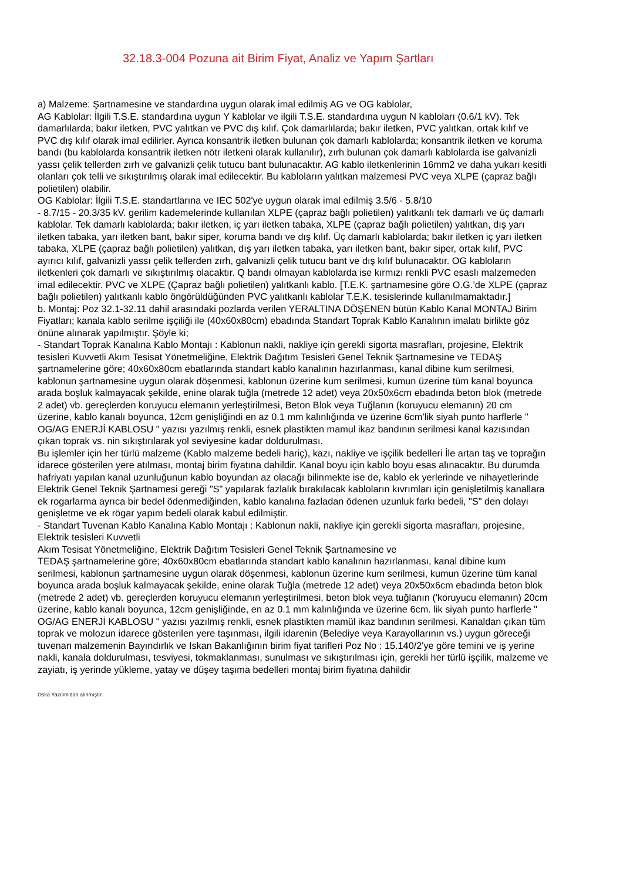32.18.3-004 Pozuna ait Birim Fiyat, Analiz ve Yapım Şartları
a) Malzeme: Şartnamesine ve standardına uygun olarak imal edilmiş AG ve OG kablolar,
AG Kablolar: İlgili T.S.E. standardına uygun Y kablolar ve ilgili T.S.E. standardına uygun N kabloları (0.6/1 kV). Tek damarlılarda; bakır iletken, PVC yalıtkan ve PVC dış kılıf. Çok damarlılarda; bakır iletken, PVC yalıtkan, ortak kılıf ve PVC dış kılıf olarak imal edilirler. Ayrıca konsantrik iletken bulunan çok damarlı kablolarda; konsantrik iletken ve koruma bandı (bu kablolarda konsantrik iletken nötr iletkeni olarak kullanılır), zırh bulunan çok damarlı kablolarda ise galvanizli yassı çelik tellerden zırh ve galvanizli çelik tutucu bant bulunacaktır. AG kablo iletkenlerinin 16mm2 ve daha yukarı kesitli olanları çok telli ve sıkıştırılmış olarak imal edilecektir. Bu kabloların yalıtkan malzemesi PVC veya XLPE (çapraz bağlı polietilen) olabilir.
OG Kablolar: İlgili T.S.E. standartlarına ve IEC 502'ye uygun olarak imal edilmiş 3.5/6 - 5.8/10
- 8.7/15 - 20.3/35 kV. gerilim kademelerinde kullanılan XLPE (çapraz bağlı polietilen) yalıtkanlı tek damarlı ve üç damarlı kablolar. Tek damarlı kablolarda; bakır iletken, iç yarı iletken tabaka, XLPE (çapraz bağlı polietilen) yalıtkan, dış yarı iletken tabaka, yarı iletken bant, bakır siper, koruma bandı ve dış kılıf. Üç damarlı kablolarda; bakır iletken iç yarı iletken tabaka, XLPE (çapraz bağlı polietilen) yalıtkan, dış yarı iletken tabaka, yarı iletken bant, bakır siper, ortak kılıf, PVC ayırıcı kılıf, galvanizli yassı çelik tellerden zırh, galvanizli çelik tutucu bant ve dış kılıf bulunacaktır. OG kabloların iletkenleri çok damarlı ve sıkıştırılmış olacaktır. Q bandı olmayan kablolarda ise kırmızı renkli PVC esaslı malzemeden imal edilecektir. PVC ve XLPE (Çapraz bağlı polietilen) yalıtkanlı kablo. [T.E.K. şartnamesine göre O.G.’de XLPE (çapraz bağlı polietilen) yalıtkanlı kablo öngörüldüğünden PVC yalıtkanlı kablolar T.E.K. tesislerinde kullanılmamaktadır.]
b. Montaj: Poz 32.1-32.11 dahil arasındaki pozlarda verilen YERALTINA DÖŞENEN bütün Kablo Kanal MONTAJ Birim Fiyatları; kanala kablo serilme işçiliği ile (40x60x80cm) ebadında Standart Toprak Kablo Kanalının imalatı birlikte göz önüne alınarak yapılmıştır. Şöyle ki;
- Standart Toprak Kanalına Kablo Montajı : Kablonun nakli, nakliye için gerekli sigorta masrafları, projesine, Elektrik tesisleri Kuvvetli Akım Tesisat Yönetmeliğine, Elektrik Dağıtım Tesisleri Genel Teknik Şartnamesine ve TEDAŞ şartnamelerine göre; 40x60x80cm ebatlarında standart kablo kanalının hazırlanması, kanal dibine kum serilmesi, kablonun şartnamesine uygun olarak döşenmesi, kablonun üzerine kum serilmesi, kumun üzerine tüm kanal boyunca arada boşluk kalmayacak şekilde, enine olarak tuğla (metrede 12 adet) veya 20x50x6cm ebadında beton blok (metrede 2 adet) vb. gereçlerden koruyucu elemanın yerleştirilmesi, Beton Blok veya Tuğlanın (koruyucu elemanın) 20 cm üzerine, kablo kanalı boyunca, 12cm genişliğindi en az 0.1 mm kalınlığında ve üzerine 6cm’lik siyah punto harflerle " OG/AG ENERJİ KABLOSU " yazısı yazılmış renkli, esnek plastikten mamul ikaz bandının serilmesi kanal kazısından çıkan toprak vs. nin sıkıştırılarak yol seviyesine kadar doldurulması.
Bu işlemler için her türlü malzeme (Kablo malzeme bedeli hariç), kazı, nakliye ve işçilik bedelleri İle artan taş ve toprağın idarece gösterilen yere atılması, montaj birim fiyatına dahildir. Kanal boyu için kablo boyu esas alınacaktır. Bu durumda hafriyatı yapılan kanal uzunluğunun kablo boyundan az olacağı bilinmekte ise de, kablo ek yerlerinde ve nihayetlerinde Elektrik Genel Teknik Şartnamesi gereği "S" yapılarak fazlalık bırakılacak kabloların kıvrımları için genişletilmiş kanallara ek rogarlarma ayrıca bir bedel ödenmediğinden, kablo kanalına fazladan ödenen uzunluk farkı bedeli, "S" den dolayı genişletme ve ek rögar yapım bedeli olarak kabul edilmiştir.
- Standart Tuvenan Kablo Kanalına Kablo Montajı : Kablonun nakli, nakliye için gerekli sigorta masrafları, projesine, Elektrik tesisleri Kuvvetli
Akım Tesisat Yönetmeliğine, Elektrik Dağıtım Tesisleri Genel Teknik Şartnamesine ve
TEDAŞ şartnamelerine göre; 40x60x80cm ebatlarında standart kablo kanalının hazırlanması, kanal dibine kum serilmesi, kablonun şartnamesine uygun olarak döşenmesi, kablonun üzerine kum serilmesi, kumun üzerine tüm kanal boyunca arada boşluk kalmayacak şekilde, enine olarak Tuğla (metrede 12 adet) veya 20x50x6cm ebadında beton blok (metrede 2 adet) vb. gereçlerden koruyucu elemanın yerleştirilmesi, beton blok veya tuğlanın ('koruyucu elemanın) 20cm üzerine, kablo kanalı boyunca, 12cm genişliğinde, en az 0.1 mm kalınlığında ve üzerine 6cm. lik siyah punto harflerle " OG/AG ENERJİ KABLOSU " yazısı yazılmış renkli, esnek plastikten mamül ikaz bandının serilmesi. Kanaldan çıkan tüm toprak ve molozun idarece gösterilen yere taşınması, ilgili idarenin (Belediye veya Karayollarının vs.) uygun göreceği tuvenan malzemenin Bayındırlık ve Iskan Bakanlığının birim fiyat tarifleri Poz No : 15.140/2'ye göre temini ve iş yerine nakli, kanala doldurulması, tesviyesi, tokmaklanması, sunulması ve sıkıştırılması için, gerekli her türlü işçilik, malzeme ve zayiatı, iş yerinde yükleme, yatay ve düşey taşıma bedelleri montaj birim fiyatına dahildir
Oska Yazılım'dan alınmıştır.